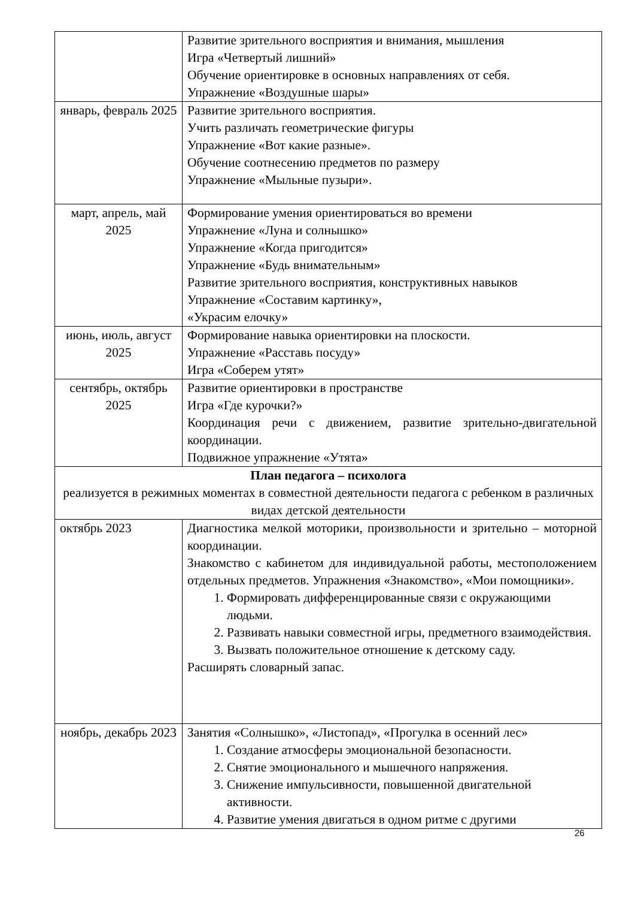| | Развитие зрительного восприятия и внимания, мышления Игра «Четвертый лишний» Обучение ориентировке в основных направлениях от себя. Упражнение «Воздушные шары» |
| январь, февраль 2025 | Развитие зрительного восприятия. Учить различать геометрические фигуры Упражнение «Вот какие разные». Обучение соотнесению предметов по размеру Упражнение «Мыльные пузыри». |
| март, апрель, май 2025 | Формирование умения ориентироваться во времени Упражнение «Луна и солнышко» Упражнение «Когда пригодится» Упражнение «Будь внимательным» Развитие зрительного восприятия, конструктивных навыков Упражнение «Составим картинку», «Украсим елочку» |
| июнь, июль, август 2025 | Формирование навыка ориентировки на плоскости. Упражнение «Расставь посуду» Игра «Соберем утят» |
| сентябрь, октябрь 2025 | Развитие ориентировки в пространстве Игра «Где курочки?» Координация речи с движением, развитие зрительно-двигательной координации. Подвижное упражнение «Утята» |
| План педагога – психолога реализуется в режимных моментах в совместной деятельности педагога с ребенком в различных видах детской деятельности | |
| октябрь 2023 | Диагностика мелкой моторики, произвольности и зрительно – моторной координации. Знакомство с кабинетом для индивидуальной работы, местоположением отдельных предметов. Упражнения «Знакомство», «Мои помощники». 1. Формировать дифференцированные связи с окружающими людьми. 2. Развивать навыки совместной игры, предметного взаимодействия. 3. Вызвать положительное отношение к детскому саду. Расширять словарный запас. |
| ноябрь, декабрь 2023 | Занятия «Солнышко», «Листопад», «Прогулка в осенний лес» 1. Создание атмосферы эмоциональной безопасности. 2. Снятие эмоционального и мышечного напряжения. 3. Снижение импульсивности, повышенной двигательной активности. 4. Развитие умения двигаться в одном ритме с другими |
26